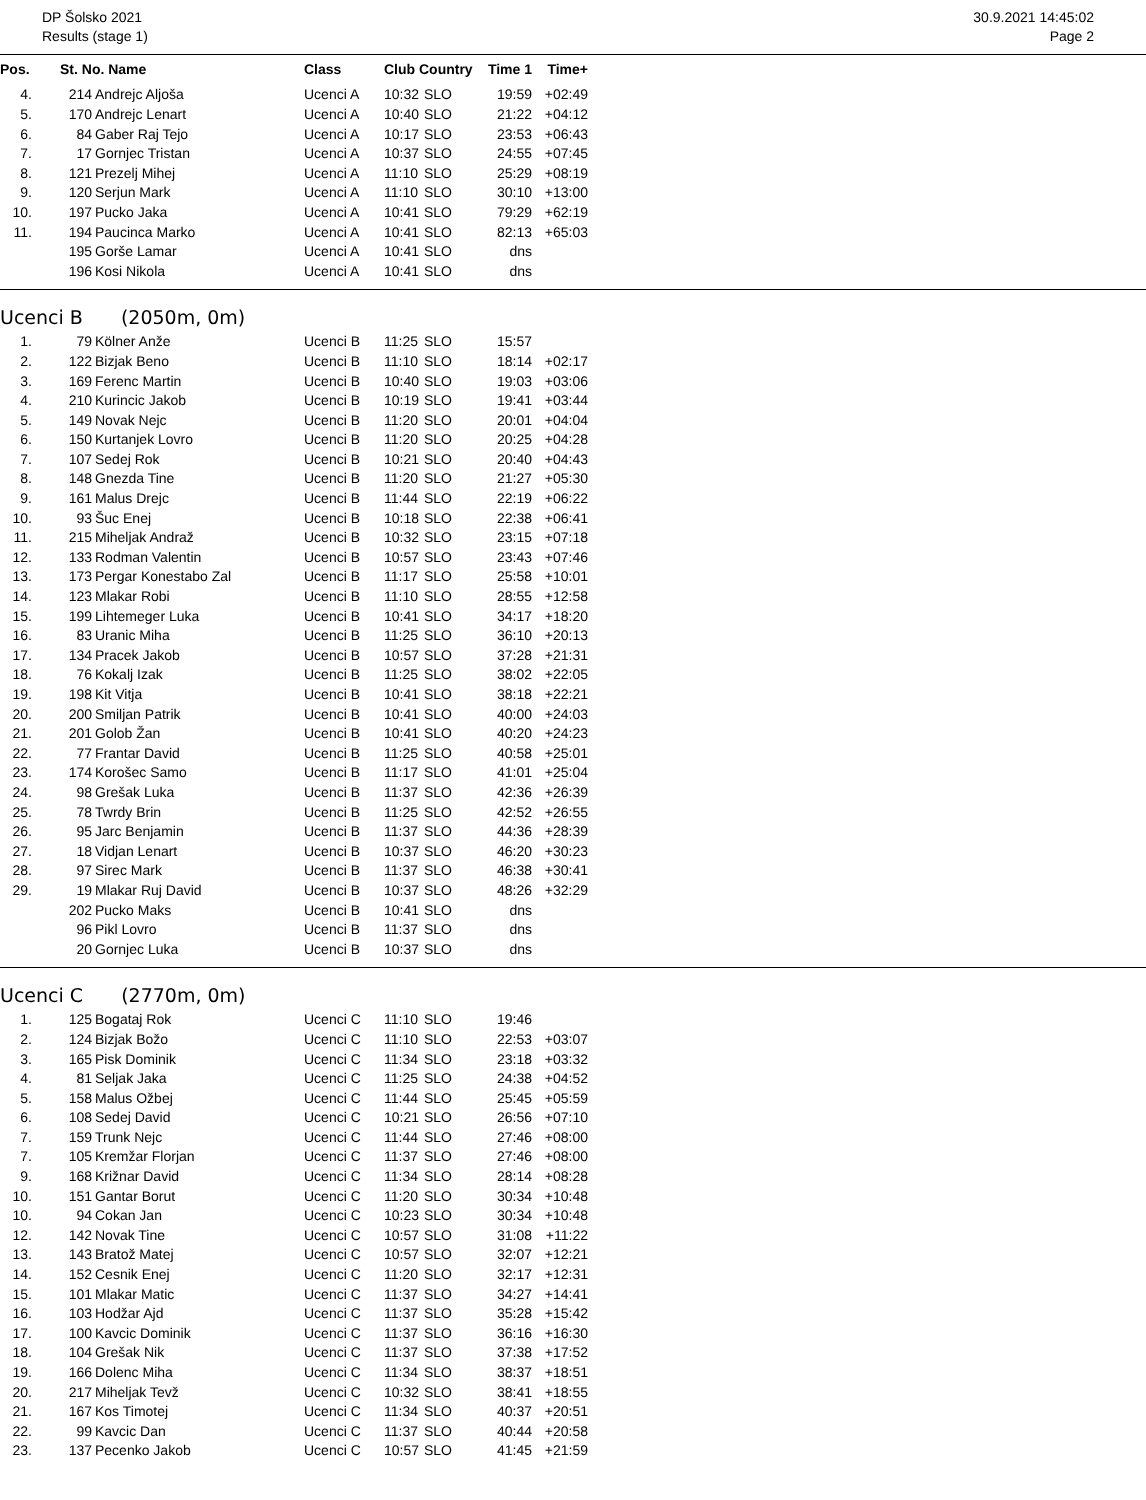DP Šolsko 2021
Results (stage 1)
30.9.2021 14:45:02
Page 2
| Pos. | St. No. Name | | Class | Club Country | | Time 1 | Time+ |
| --- | --- | --- | --- | --- | --- | --- | --- |
| 4. | 214 | Andrejc Aljoša | Ucenci A | 10:32 | SLO | 19:59 | +02:49 |
| 5. | 170 | Andrejc Lenart | Ucenci A | 10:40 | SLO | 21:22 | +04:12 |
| 6. | 84 | Gaber Raj Tejo | Ucenci A | 10:17 | SLO | 23:53 | +06:43 |
| 7. | 17 | Gornjec Tristan | Ucenci A | 10:37 | SLO | 24:55 | +07:45 |
| 8. | 121 | Prezelj Mihej | Ucenci A | 11:10 | SLO | 25:29 | +08:19 |
| 9. | 120 | Serjun Mark | Ucenci A | 11:10 | SLO | 30:10 | +13:00 |
| 10. | 197 | Pucko Jaka | Ucenci A | 10:41 | SLO | 79:29 | +62:19 |
| 11. | 194 | Paucinca Marko | Ucenci A | 10:41 | SLO | 82:13 | +65:03 |
| | 195 | Gorše Lamar | Ucenci A | 10:41 | SLO | dns | |
| | 196 | Kosi Nikola | Ucenci A | 10:41 | SLO | dns | |
Ucenci B (2050m, 0m)
| 1. | 79 | Kölner Anže | Ucenci B | 11:25 | SLO | 15:57 | |
| 2. | 122 | Bizjak Beno | Ucenci B | 11:10 | SLO | 18:14 | +02:17 |
| 3. | 169 | Ferenc Martin | Ucenci B | 10:40 | SLO | 19:03 | +03:06 |
| 4. | 210 | Kurincic Jakob | Ucenci B | 10:19 | SLO | 19:41 | +03:44 |
| 5. | 149 | Novak Nejc | Ucenci B | 11:20 | SLO | 20:01 | +04:04 |
| 6. | 150 | Kurtanjek Lovro | Ucenci B | 11:20 | SLO | 20:25 | +04:28 |
| 7. | 107 | Sedej Rok | Ucenci B | 10:21 | SLO | 20:40 | +04:43 |
| 8. | 148 | Gnezda Tine | Ucenci B | 11:20 | SLO | 21:27 | +05:30 |
| 9. | 161 | Malus Drejc | Ucenci B | 11:44 | SLO | 22:19 | +06:22 |
| 10. | 93 | Šuc Enej | Ucenci B | 10:18 | SLO | 22:38 | +06:41 |
| 11. | 215 | Miheljak Andraž | Ucenci B | 10:32 | SLO | 23:15 | +07:18 |
| 12. | 133 | Rodman Valentin | Ucenci B | 10:57 | SLO | 23:43 | +07:46 |
| 13. | 173 | Pergar Konestabo Zal | Ucenci B | 11:17 | SLO | 25:58 | +10:01 |
| 14. | 123 | Mlakar Robi | Ucenci B | 11:10 | SLO | 28:55 | +12:58 |
| 15. | 199 | Lihtemeger Luka | Ucenci B | 10:41 | SLO | 34:17 | +18:20 |
| 16. | 83 | Uranic Miha | Ucenci B | 11:25 | SLO | 36:10 | +20:13 |
| 17. | 134 | Pracek Jakob | Ucenci B | 10:57 | SLO | 37:28 | +21:31 |
| 18. | 76 | Kokalj Izak | Ucenci B | 11:25 | SLO | 38:02 | +22:05 |
| 19. | 198 | Kit Vitja | Ucenci B | 10:41 | SLO | 38:18 | +22:21 |
| 20. | 200 | Smiljan Patrik | Ucenci B | 10:41 | SLO | 40:00 | +24:03 |
| 21. | 201 | Golob Žan | Ucenci B | 10:41 | SLO | 40:20 | +24:23 |
| 22. | 77 | Frantar David | Ucenci B | 11:25 | SLO | 40:58 | +25:01 |
| 23. | 174 | Korošec Samo | Ucenci B | 11:17 | SLO | 41:01 | +25:04 |
| 24. | 98 | Grešak Luka | Ucenci B | 11:37 | SLO | 42:36 | +26:39 |
| 25. | 78 | Twrdy Brin | Ucenci B | 11:25 | SLO | 42:52 | +26:55 |
| 26. | 95 | Jarc Benjamin | Ucenci B | 11:37 | SLO | 44:36 | +28:39 |
| 27. | 18 | Vidjan Lenart | Ucenci B | 10:37 | SLO | 46:20 | +30:23 |
| 28. | 97 | Sirec Mark | Ucenci B | 11:37 | SLO | 46:38 | +30:41 |
| 29. | 19 | Mlakar Ruj David | Ucenci B | 10:37 | SLO | 48:26 | +32:29 |
| | 202 | Pucko Maks | Ucenci B | 10:41 | SLO | dns | |
| | 96 | Pikl Lovro | Ucenci B | 11:37 | SLO | dns | |
| | 20 | Gornjec Luka | Ucenci B | 10:37 | SLO | dns | |
Ucenci C (2770m, 0m)
| 1. | 125 | Bogataj Rok | Ucenci C | 11:10 | SLO | 19:46 | |
| 2. | 124 | Bizjak Božo | Ucenci C | 11:10 | SLO | 22:53 | +03:07 |
| 3. | 165 | Pisk Dominik | Ucenci C | 11:34 | SLO | 23:18 | +03:32 |
| 4. | 81 | Seljak Jaka | Ucenci C | 11:25 | SLO | 24:38 | +04:52 |
| 5. | 158 | Malus Ožbej | Ucenci C | 11:44 | SLO | 25:45 | +05:59 |
| 6. | 108 | Sedej David | Ucenci C | 10:21 | SLO | 26:56 | +07:10 |
| 7. | 159 | Trunk Nejc | Ucenci C | 11:44 | SLO | 27:46 | +08:00 |
| 7. | 105 | Kremžar Florjan | Ucenci C | 11:37 | SLO | 27:46 | +08:00 |
| 9. | 168 | Križnar David | Ucenci C | 11:34 | SLO | 28:14 | +08:28 |
| 10. | 151 | Gantar Borut | Ucenci C | 11:20 | SLO | 30:34 | +10:48 |
| 10. | 94 | Cokan Jan | Ucenci C | 10:23 | SLO | 30:34 | +10:48 |
| 12. | 142 | Novak Tine | Ucenci C | 10:57 | SLO | 31:08 | +11:22 |
| 13. | 143 | Bratož Matej | Ucenci C | 10:57 | SLO | 32:07 | +12:21 |
| 14. | 152 | Cesnik Enej | Ucenci C | 11:20 | SLO | 32:17 | +12:31 |
| 15. | 101 | Mlakar Matic | Ucenci C | 11:37 | SLO | 34:27 | +14:41 |
| 16. | 103 | Hodžar Ajd | Ucenci C | 11:37 | SLO | 35:28 | +15:42 |
| 17. | 100 | Kavcic Dominik | Ucenci C | 11:37 | SLO | 36:16 | +16:30 |
| 18. | 104 | Grešak Nik | Ucenci C | 11:37 | SLO | 37:38 | +17:52 |
| 19. | 166 | Dolenc Miha | Ucenci C | 11:34 | SLO | 38:37 | +18:51 |
| 20. | 217 | Miheljak Tevž | Ucenci C | 10:32 | SLO | 38:41 | +18:55 |
| 21. | 167 | Kos Timotej | Ucenci C | 11:34 | SLO | 40:37 | +20:51 |
| 22. | 99 | Kavcic Dan | Ucenci C | 11:37 | SLO | 40:44 | +20:58 |
| 23. | 137 | Pecenko Jakob | Ucenci C | 10:57 | SLO | 41:45 | +21:59 |